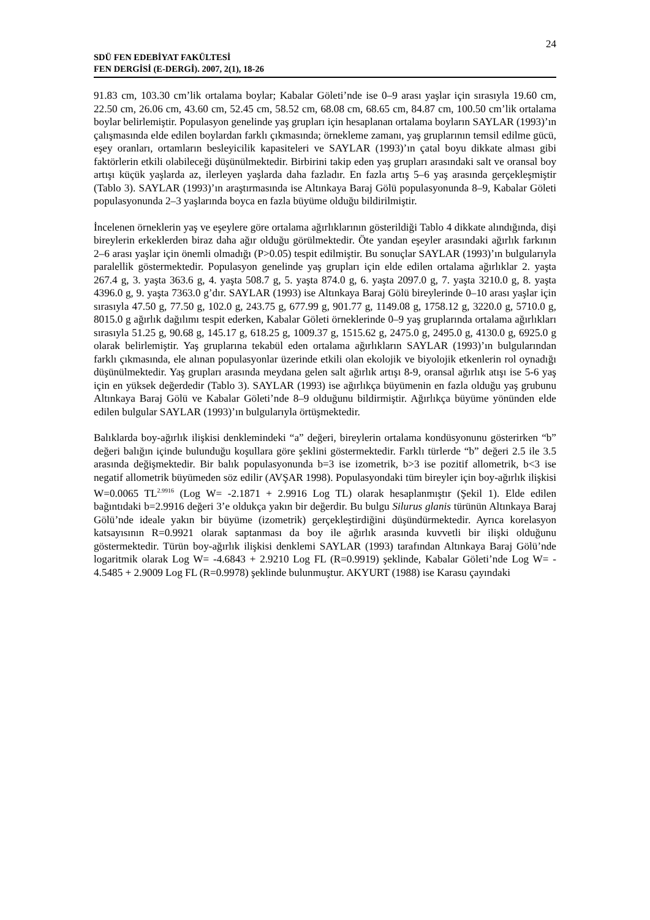24
SDÜ FEN EDEBİYAT FAKÜLTESİ
FEN DERGİSİ (E-DERGİ). 2007, 2(1), 18-26
91.83 cm, 103.30 cm’lik ortalama boylar; Kabalar Göleti’nde ise 0–9 arası yaşlar için sırasıyla 19.60 cm, 22.50 cm, 26.06 cm, 43.60 cm, 52.45 cm, 58.52 cm, 68.08 cm, 68.65 cm, 84.87 cm, 100.50 cm’lik ortalama boylar belirlemiştir. Populasyon genelinde yaş grupları için hesaplanan ortalama boyların SAYLAR (1993)’ın çalışmasında elde edilen boylardan farklı çıkmasında; örnekleme zamanı, yaş gruplarının temsil edilme gücü, eşey oranları, ortamların besleyicilik kapasiteleri ve SAYLAR (1993)’ın çatal boyu dikkate alması gibi faktörlerin etkili olabileceği düşünülmektedir. Birbirini takip eden yaş grupları arasındaki salt ve oransal boy artışı küçük yaşlarda az, ilerleyen yaşlarda daha fazladır. En fazla artış 5–6 yaş arasında gerçekleşmiştir (Tablo 3). SAYLAR (1993)’ın araştırmasında ise Altınkaya Baraj Gölü populasyonunda 8–9, Kabalar Göleti populasyonunda 2–3 yaşlarında boyca en fazla büyüme olduğu bildirilmiştir.
İncelenen örneklerin yaş ve eşeylere göre ortalama ağırlıklarının gösterildiği Tablo 4 dikkate alındığında, dişi bireylerin erkeklerden biraz daha ağır olduğu görülmektedir. Öte yandan eşeyler arasındaki ağırlık farkının 2–6 arası yaşlar için önemli olmadığı (P>0.05) tespit edilmiştir. Bu sonuçlar SAYLAR (1993)’ın bulgularıyla paralellik göstermektedir. Populasyon genelinde yaş grupları için elde edilen ortalama ağırlıklar 2. yaşta 267.4 g, 3. yaşta 363.6 g, 4. yaşta 508.7 g, 5. yaşta 874.0 g, 6. yaşta 2097.0 g, 7. yaşta 3210.0 g, 8. yaşta 4396.0 g, 9. yaşta 7363.0 g’dır. SAYLAR (1993) ise Altınkaya Baraj Gölü bireylerinde 0–10 arası yaşlar için sırasıyla 47.50 g, 77.50 g, 102.0 g, 243.75 g, 677.99 g, 901.77 g, 1149.08 g, 1758.12 g, 3220.0 g, 5710.0 g, 8015.0 g ağırlık dağılımı tespit ederken, Kabalar Göleti örneklerinde 0–9 yaş gruplarında ortalama ağırlıkları sırasıyla 51.25 g, 90.68 g, 145.17 g, 618.25 g, 1009.37 g, 1515.62 g, 2475.0 g, 2495.0 g, 4130.0 g, 6925.0 g olarak belirlemiştir. Yaş gruplarına tekabül eden ortalama ağırlıkların SAYLAR (1993)’ın bulgularından farklı çıkmasında, ele alınan populasyonlar üzerinde etkili olan ekolojik ve biyolojik etkenlerin rol oynadığı düşünülmektedir. Yaş grupları arasında meydana gelen salt ağırlık artışı 8-9, oransal ağırlık atışı ise 5-6 yaş için en yüksek değerdedir (Tablo 3). SAYLAR (1993) ise ağırlıkça büyümenin en fazla olduğu yaş grubunu Altınkaya Baraj Gölü ve Kabalar Göleti’nde 8–9 olduğunu bildirmiştir. Ağırlıkça büyüme yönünden elde edilen bulgular SAYLAR (1993)’ın bulgularıyla örtüşmektedir.
Balıklarda boy-ağırlık ilişkisi denklemindeki “a” değeri, bireylerin ortalama kondüsyonunu gösterirken “b” değeri balığın içinde bulunduğu koşullara göre şeklini göstermektedir. Farklı türlerde “b” değeri 2.5 ile 3.5 arasında değişmektedir. Bir balık populasyonunda b=3 ise izometrik, b>3 ise pozitif allometrik, b<3 ise negatif allometrik büyümeden söz edilir (AVŞAR 1998). Populasyondaki tüm bireyler için boy-ağırlık ilişkisi W=0.0065 TL<sup>2.9916</sup> (Log W= -2.1871 + 2.9916 Log TL) olarak hesaplanmıştır (Şekil 1). Elde edilen bağıntıdaki b=2.9916 değeri 3’e oldukça yakın bir değerdir. Bu bulgu Silurus glanis türünün Altınkaya Baraj Gölü’nde ideale yakın bir büyüme (izometrik) gerçekleştirdiğini düşündürmektedir. Ayrıca korelasyon katsayısının R=0.9921 olarak saptanması da boy ile ağırlık arasında kuvvetli bir ilişki olduğunu göstermektedir. Türün boy-ağırlık ilişkisi denklemi SAYLAR (1993) tarafından Altınkaya Baraj Gölü’nde logaritmik olarak Log W= -4.6843 + 2.9210 Log FL (R=0.9919) şeklinde, Kabalar Göleti’nde Log W= - 4.5485 + 2.9009 Log FL (R=0.9978) şeklinde bulunmuştur. AKYURT (1988) ise Karasu çayındaki